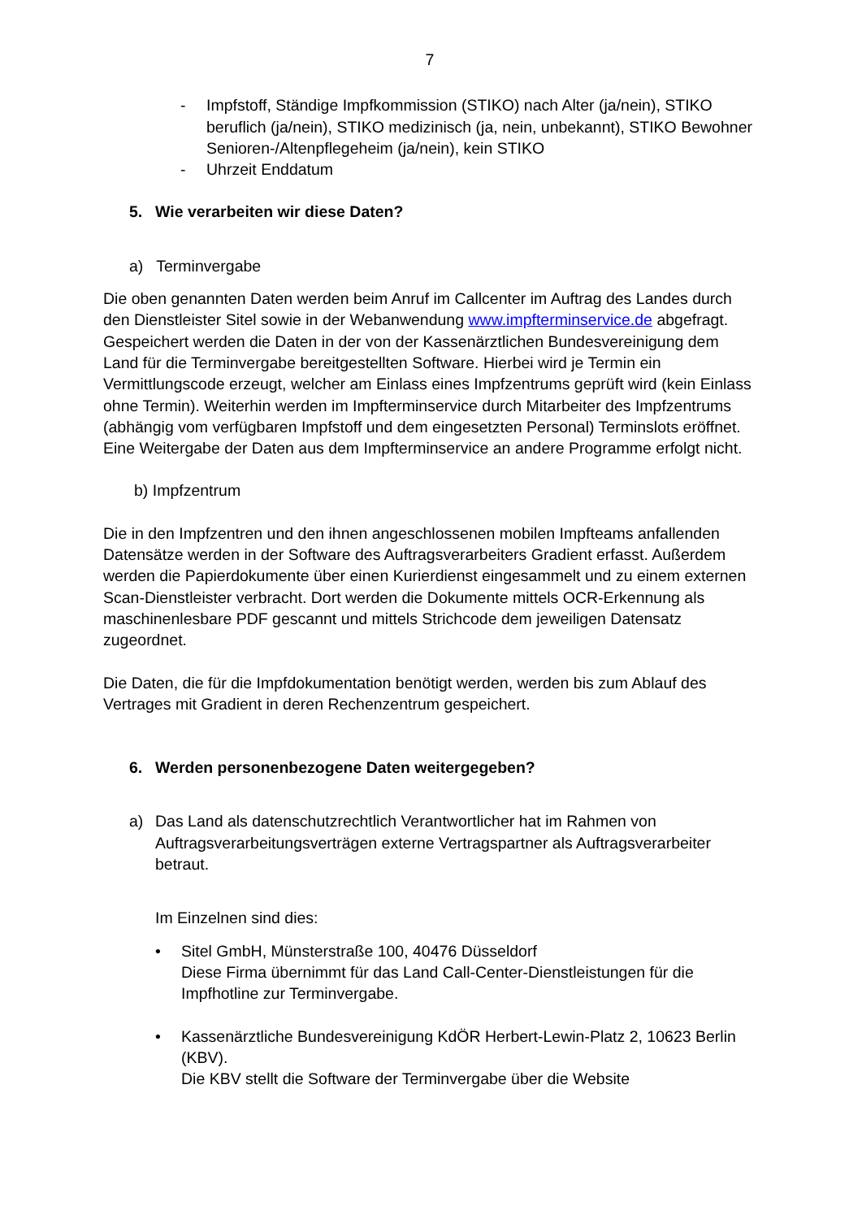7
- Impfstoff, Ständige Impfkommission (STIKO) nach Alter (ja/nein), STIKO beruflich (ja/nein), STIKO medizinisch (ja, nein, unbekannt), STIKO Bewohner Senioren-/Altenpflegeheim (ja/nein), kein STIKO
- Uhrzeit Enddatum
5. Wie verarbeiten wir diese Daten?
a) Terminvergabe
Die oben genannten Daten werden beim Anruf im Callcenter im Auftrag des Landes durch den Dienstleister Sitel sowie in der Webanwendung www.impfterminservice.de abgefragt. Gespeichert werden die Daten in der von der Kassenärztlichen Bundesvereinigung dem Land für die Terminvergabe bereitgestellten Software. Hierbei wird je Termin ein Vermittlungscode erzeugt, welcher am Einlass eines Impfzentrums geprüft wird (kein Einlass ohne Termin). Weiterhin werden im Impfterminservice durch Mitarbeiter des Impfzentrums (abhängig vom verfügbaren Impfstoff und dem eingesetzten Personal) Terminslots eröffnet. Eine Weitergabe der Daten aus dem Impfterminservice an andere Programme erfolgt nicht.
b) Impfzentrum
Die in den Impfzentren und den ihnen angeschlossenen mobilen Impfteams anfallenden Datensätze werden in der Software des Auftragsverarbeiters Gradient erfasst. Außerdem werden die Papierdokumente über einen Kurierdienst eingesammelt und zu einem externen Scan-Dienstleister verbracht. Dort werden die Dokumente mittels OCR-Erkennung als maschinenlesbare PDF gescannt und mittels Strichcode dem jeweiligen Datensatz zugeordnet.
Die Daten, die für die Impfdokumentation benötigt werden, werden bis zum Ablauf des Vertrages mit Gradient in deren Rechenzentrum gespeichert.
6. Werden personenbezogene Daten weitergegeben?
a) Das Land als datenschutzrechtlich Verantwortlicher hat im Rahmen von Auftragsverarbeitungsverträgen externe Vertragspartner als Auftragsverarbeiter betraut.
Im Einzelnen sind dies:
• Sitel GmbH, Münsterstraße 100, 40476 Düsseldorf
Diese Firma übernimmt für das Land Call-Center-Dienstleistungen für die Impfhotline zur Terminvergabe.
• Kassenärztliche Bundesvereinigung KdÖR Herbert-Lewin-Platz 2, 10623 Berlin (KBV).
Die KBV stellt die Software der Terminvergabe über die Website